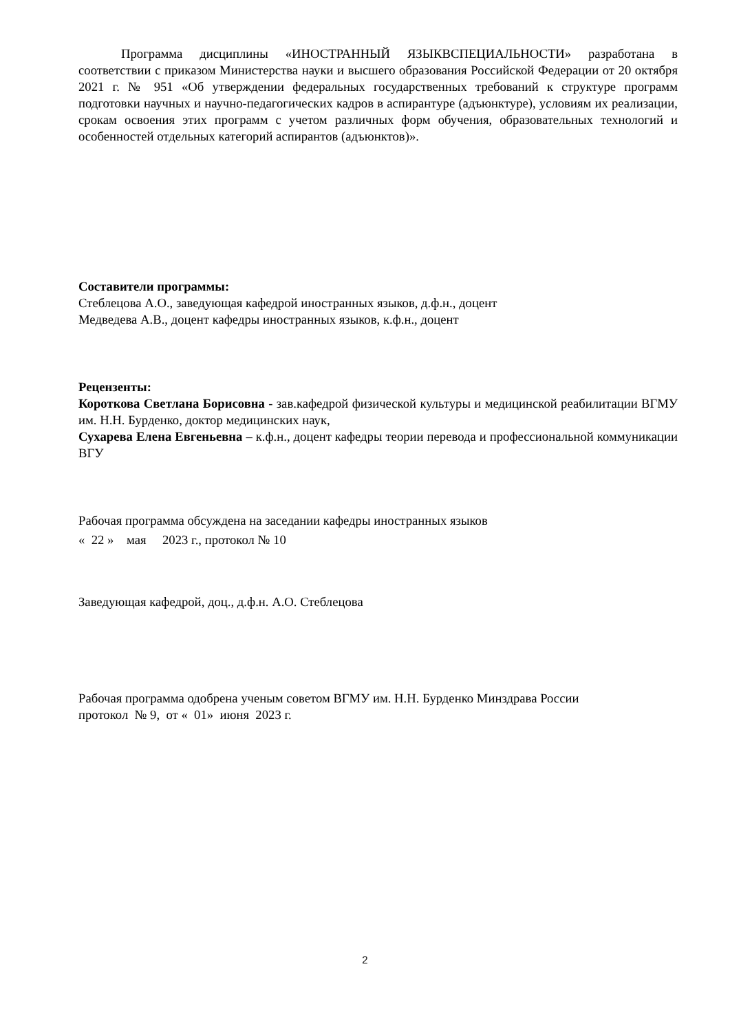Программа дисциплины «ИНОСТРАННЫЙ ЯЗЫКВСПЕЦИАЛЬНОСТИ» разработана в соответствии с приказом Министерства науки и высшего образования Российской Федерации от 20 октября 2021 г. № 951 «Об утверждении федеральных государственных требований к структуре программ подготовки научных и научно-педагогических кадров в аспирантуре (адъюнктуре), условиям их реализации, срокам освоения этих программ с учетом различных форм обучения, образовательных технологий и особенностей отдельных категорий аспирантов (адъюнктов)».
Составители программы:
Стеблецова А.О., заведующая кафедрой иностранных языков, д.ф.н., доцент
Медведева А.В., доцент кафедры иностранных языков, к.ф.н., доцент
Рецензенты:
Короткова Светлана Борисовна - зав.кафедрой физической культуры и медицинской реабилитации ВГМУ им. Н.Н. Бурденко, доктор медицинских наук,
Сухарева Елена Евгеньевна – к.ф.н., доцент кафедры теории перевода и профессиональной коммуникации ВГУ
Рабочая программа обсуждена на заседании кафедры иностранных языков
« 22 » мая 2023 г., протокол № 10
Заведующая кафедрой, доц., д.ф.н. А.О. Стеблецова
Рабочая программа одобрена ученым советом ВГМУ им. Н.Н. Бурденко Минздрава России
протокол № 9, от « 01» июня 2023 г.
2